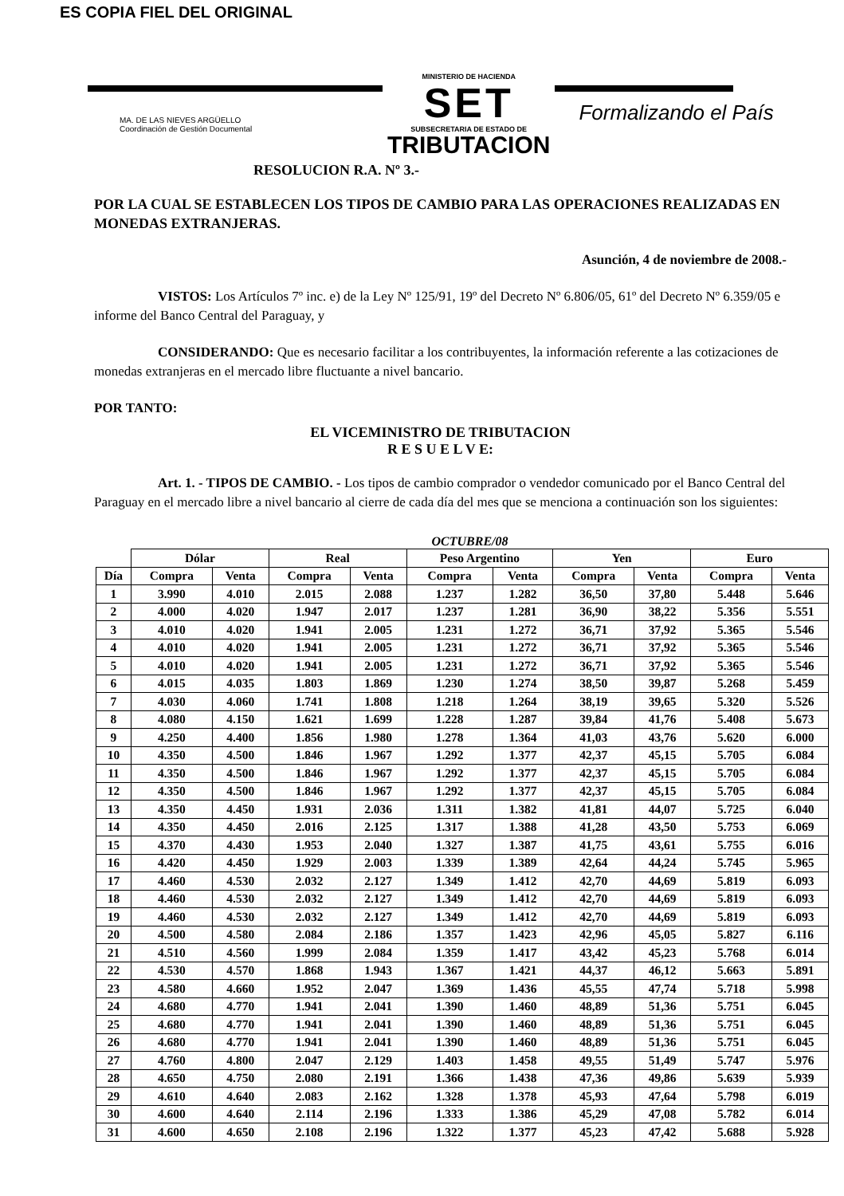ES COPIA FIEL DEL ORIGINAL
MA. DE LAS NIEVES ARGÜELLO
Coordinación de Gestión Documental
MINISTERIO DE HACIENDA
SET
SUBSECRETARIA DE ESTADO DE
TRIBUTACION
Formalizando el País
RESOLUCION R.A. Nº 3.-
POR LA CUAL SE ESTABLECEN LOS TIPOS DE CAMBIO PARA LAS OPERACIONES REALIZADAS EN MONEDAS EXTRANJERAS.
Asunción, 4 de noviembre de 2008.-
VISTOS: Los Artículos 7º inc. e) de la Ley Nº 125/91, 19º del Decreto Nº 6.806/05, 61º del Decreto Nº 6.359/05 e informe del Banco Central del Paraguay, y
CONSIDERANDO: Que es necesario facilitar a los contribuyentes, la información referente a las cotizaciones de monedas extranjeras en el mercado libre fluctuante a nivel bancario.
POR TANTO:
EL VICEMINISTRO DE TRIBUTACION
R E S U E L V E:
Art. 1. - TIPOS DE CAMBIO. - Los tipos de cambio comprador o vendedor comunicado por el Banco Central del Paraguay en el mercado libre a nivel bancario al cierre de cada día del mes que se menciona a continuación son los siguientes:
OCTUBRE/08
| | Dólar | | Real | | Peso Argentino | | Yen | | Euro | |
| --- | --- | --- | --- | --- | --- | --- | --- | --- | --- | --- |
| Día | Compra | Venta | Compra | Venta | Compra | Venta | Compra | Venta | Compra | Venta |
| 1 | 3.990 | 4.010 | 2.015 | 2.088 | 1.237 | 1.282 | 36,50 | 37,80 | 5.448 | 5.646 |
| 2 | 4.000 | 4.020 | 1.947 | 2.017 | 1.237 | 1.281 | 36,90 | 38,22 | 5.356 | 5.551 |
| 3 | 4.010 | 4.020 | 1.941 | 2.005 | 1.231 | 1.272 | 36,71 | 37,92 | 5.365 | 5.546 |
| 4 | 4.010 | 4.020 | 1.941 | 2.005 | 1.231 | 1.272 | 36,71 | 37,92 | 5.365 | 5.546 |
| 5 | 4.010 | 4.020 | 1.941 | 2.005 | 1.231 | 1.272 | 36,71 | 37,92 | 5.365 | 5.546 |
| 6 | 4.015 | 4.035 | 1.803 | 1.869 | 1.230 | 1.274 | 38,50 | 39,87 | 5.268 | 5.459 |
| 7 | 4.030 | 4.060 | 1.741 | 1.808 | 1.218 | 1.264 | 38,19 | 39,65 | 5.320 | 5.526 |
| 8 | 4.080 | 4.150 | 1.621 | 1.699 | 1.228 | 1.287 | 39,84 | 41,76 | 5.408 | 5.673 |
| 9 | 4.250 | 4.400 | 1.856 | 1.980 | 1.278 | 1.364 | 41,03 | 43,76 | 5.620 | 6.000 |
| 10 | 4.350 | 4.500 | 1.846 | 1.967 | 1.292 | 1.377 | 42,37 | 45,15 | 5.705 | 6.084 |
| 11 | 4.350 | 4.500 | 1.846 | 1.967 | 1.292 | 1.377 | 42,37 | 45,15 | 5.705 | 6.084 |
| 12 | 4.350 | 4.500 | 1.846 | 1.967 | 1.292 | 1.377 | 42,37 | 45,15 | 5.705 | 6.084 |
| 13 | 4.350 | 4.450 | 1.931 | 2.036 | 1.311 | 1.382 | 41,81 | 44,07 | 5.725 | 6.040 |
| 14 | 4.350 | 4.450 | 2.016 | 2.125 | 1.317 | 1.388 | 41,28 | 43,50 | 5.753 | 6.069 |
| 15 | 4.370 | 4.430 | 1.953 | 2.040 | 1.327 | 1.387 | 41,75 | 43,61 | 5.755 | 6.016 |
| 16 | 4.420 | 4.450 | 1.929 | 2.003 | 1.339 | 1.389 | 42,64 | 44,24 | 5.745 | 5.965 |
| 17 | 4.460 | 4.530 | 2.032 | 2.127 | 1.349 | 1.412 | 42,70 | 44,69 | 5.819 | 6.093 |
| 18 | 4.460 | 4.530 | 2.032 | 2.127 | 1.349 | 1.412 | 42,70 | 44,69 | 5.819 | 6.093 |
| 19 | 4.460 | 4.530 | 2.032 | 2.127 | 1.349 | 1.412 | 42,70 | 44,69 | 5.819 | 6.093 |
| 20 | 4.500 | 4.580 | 2.084 | 2.186 | 1.357 | 1.423 | 42,96 | 45,05 | 5.827 | 6.116 |
| 21 | 4.510 | 4.560 | 1.999 | 2.084 | 1.359 | 1.417 | 43,42 | 45,23 | 5.768 | 6.014 |
| 22 | 4.530 | 4.570 | 1.868 | 1.943 | 1.367 | 1.421 | 44,37 | 46,12 | 5.663 | 5.891 |
| 23 | 4.580 | 4.660 | 1.952 | 2.047 | 1.369 | 1.436 | 45,55 | 47,74 | 5.718 | 5.998 |
| 24 | 4.680 | 4.770 | 1.941 | 2.041 | 1.390 | 1.460 | 48,89 | 51,36 | 5.751 | 6.045 |
| 25 | 4.680 | 4.770 | 1.941 | 2.041 | 1.390 | 1.460 | 48,89 | 51,36 | 5.751 | 6.045 |
| 26 | 4.680 | 4.770 | 1.941 | 2.041 | 1.390 | 1.460 | 48,89 | 51,36 | 5.751 | 6.045 |
| 27 | 4.760 | 4.800 | 2.047 | 2.129 | 1.403 | 1.458 | 49,55 | 51,49 | 5.747 | 5.976 |
| 28 | 4.650 | 4.750 | 2.080 | 2.191 | 1.366 | 1.438 | 47,36 | 49,86 | 5.639 | 5.939 |
| 29 | 4.610 | 4.640 | 2.083 | 2.162 | 1.328 | 1.378 | 45,93 | 47,64 | 5.798 | 6.019 |
| 30 | 4.600 | 4.640 | 2.114 | 2.196 | 1.333 | 1.386 | 45,29 | 47,08 | 5.782 | 6.014 |
| 31 | 4.600 | 4.650 | 2.108 | 2.196 | 1.322 | 1.377 | 45,23 | 47,42 | 5.688 | 5.928 |